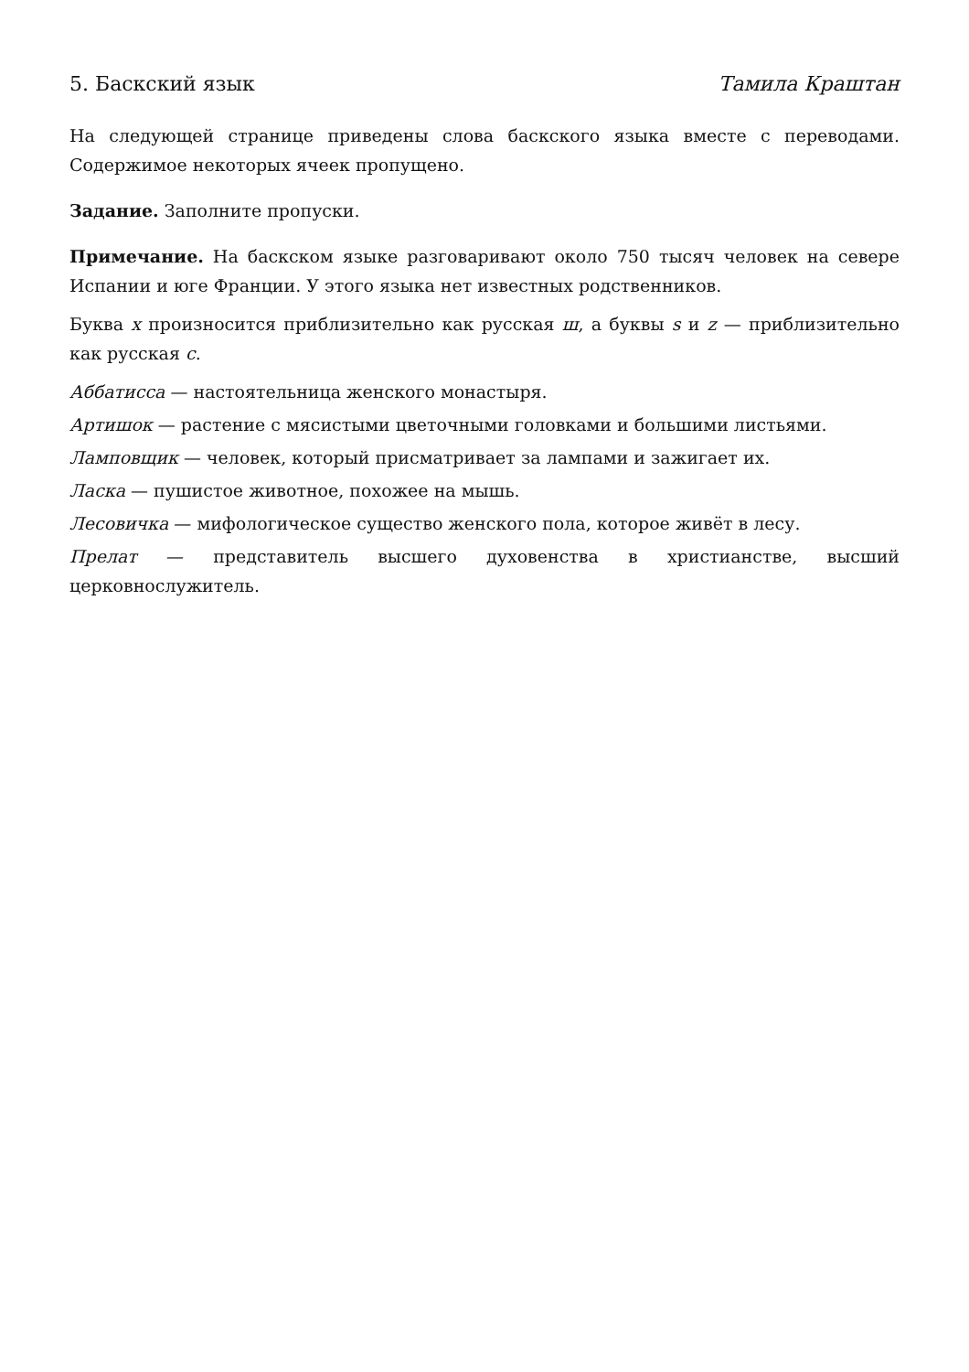5. Баскский язык Тамила Краштан
На следующей странице приведены слова баскского языка вместе с переводами. Содержимое некоторых ячеек пропущено.
Задание. Заполните пропуски.
Примечание. На баскском языке разговаривают около 750 тысяч человек на севере Испании и юге Франции. У этого языка нет известных родственников.
Буква x произносится приблизительно как русская ш, а буквы s и z — приблизительно как русская с.
Аббатисса — настоятельница женского монастыря.
Артишок — растение с мясистыми цветочными головками и большими листьями.
Ламповщик — человек, который присматривает за лампами и зажигает их.
Ласка — пушистое животное, похожее на мышь.
Лесовичка — мифологическое существо женского пола, которое живёт в лесу.
Прелат — представитель высшего духовенства в христианстве, высший церковнослужитель.